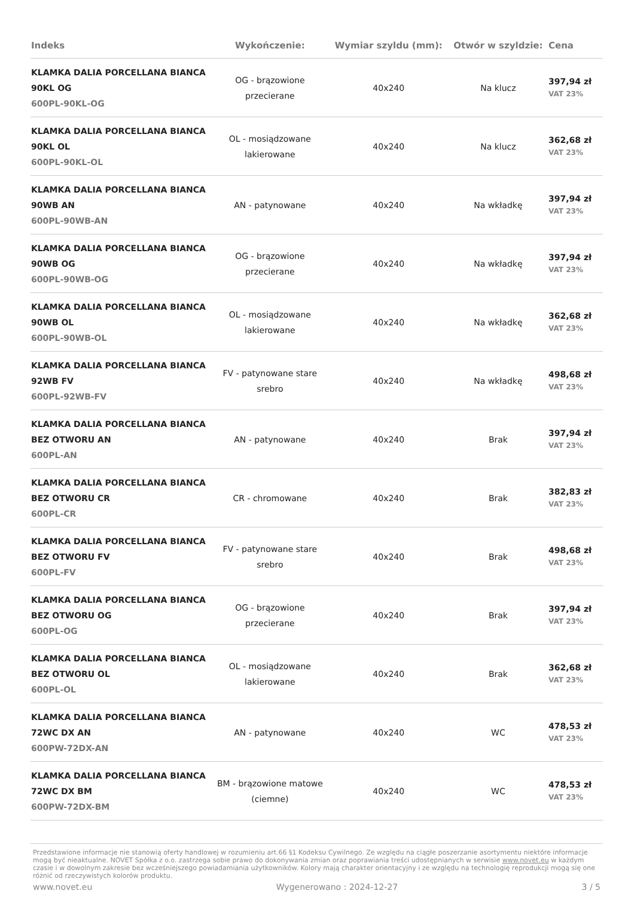| Indeks | Wykończenie: | Wymiar szyldu (mm): | Otwór w szyldzie: | Cena |
| --- | --- | --- | --- | --- |
| KLAMKA DALIA PORCELLANA BIANCA 90KL OG 600PL-90KL-OG | OG - brązowione przecierane | 40x240 | Na klucz | 397,94 zł VAT 23% |
| KLAMKA DALIA PORCELLANA BIANCA 90KL OL 600PL-90KL-OL | OL - mosiądzowane lakierowane | 40x240 | Na klucz | 362,68 zł VAT 23% |
| KLAMKA DALIA PORCELLANA BIANCA 90WB AN 600PL-90WB-AN | AN - patynowane | 40x240 | Na wkładkę | 397,94 zł VAT 23% |
| KLAMKA DALIA PORCELLANA BIANCA 90WB OG 600PL-90WB-OG | OG - brązowione przecierane | 40x240 | Na wkładkę | 397,94 zł VAT 23% |
| KLAMKA DALIA PORCELLANA BIANCA 90WB OL 600PL-90WB-OL | OL - mosiądzowane lakierowane | 40x240 | Na wkładkę | 362,68 zł VAT 23% |
| KLAMKA DALIA PORCELLANA BIANCA 92WB FV 600PL-92WB-FV | FV - patynowane stare srebro | 40x240 | Na wkładkę | 498,68 zł VAT 23% |
| KLAMKA DALIA PORCELLANA BIANCA BEZ OTWORU AN 600PL-AN | AN - patynowane | 40x240 | Brak | 397,94 zł VAT 23% |
| KLAMKA DALIA PORCELLANA BIANCA BEZ OTWORU CR 600PL-CR | CR - chromowane | 40x240 | Brak | 382,83 zł VAT 23% |
| KLAMKA DALIA PORCELLANA BIANCA BEZ OTWORU FV 600PL-FV | FV - patynowane stare srebro | 40x240 | Brak | 498,68 zł VAT 23% |
| KLAMKA DALIA PORCELLANA BIANCA BEZ OTWORU OG 600PL-OG | OG - brązowione przecierane | 40x240 | Brak | 397,94 zł VAT 23% |
| KLAMKA DALIA PORCELLANA BIANCA BEZ OTWORU OL 600PL-OL | OL - mosiądzowane lakierowane | 40x240 | Brak | 362,68 zł VAT 23% |
| KLAMKA DALIA PORCELLANA BIANCA 72WC DX AN 600PW-72DX-AN | AN - patynowane | 40x240 | WC | 478,53 zł VAT 23% |
| KLAMKA DALIA PORCELLANA BIANCA 72WC DX BM 600PW-72DX-BM | BM - brązowione matowe (ciemne) | 40x240 | WC | 478,53 zł VAT 23% |
Przedstawione informacje nie stanowią oferty handlowej w rozumieniu art.66 §1 Kodeksu Cywilnego. Ze względu na ciągłe poszerzanie asortymentu niektóre informacje mogą być nieaktualne. NOVET Spółka z o.o. zastrzega sobie prawo do dokonywania zmian oraz poprawiania treści udostępnianych w serwisie www.novet.eu w każdym czasie i w dowolnym zakresie bez wcześniejszego powiadamiania użytkowników. Kolory mają charakter orientacyjny i ze względu na technologię reprodukcji mogą się one różnić od rzeczywistych kolorów produktu.
www.novet.eu Wygenerowano : 2024-12-27 3 / 5